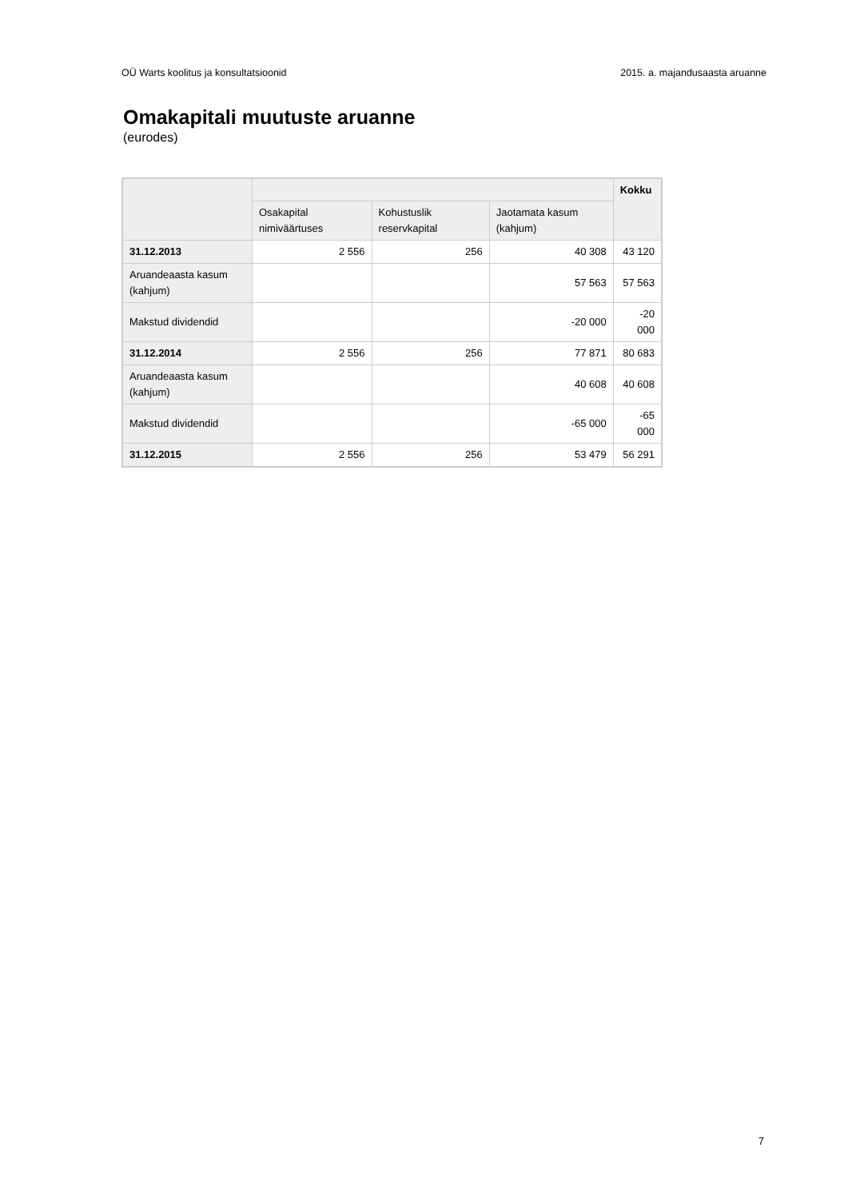OÜ Warts koolitus ja konsultatsioonid 2015. a. majandusaasta aruanne
Omakapitali muutuste aruanne
(eurodes)
| | | | | Kokku |
| --- | --- | --- | --- | --- |
| | Osakapital nimiväärtuses | Kohustuslik reservkapital | Jaotamata kasum (kahjum) | |
| 31.12.2013 | 2 556 | 256 | 40 308 | 43 120 |
| Aruandeaasta kasum (kahjum) | | | 57 563 | 57 563 |
| Makstud dividendid | | | -20 000 | -20 000 |
| 31.12.2014 | 2 556 | 256 | 77 871 | 80 683 |
| Aruandeaasta kasum (kahjum) | | | 40 608 | 40 608 |
| Makstud dividendid | | | -65 000 | -65 000 |
| 31.12.2015 | 2 556 | 256 | 53 479 | 56 291 |
7